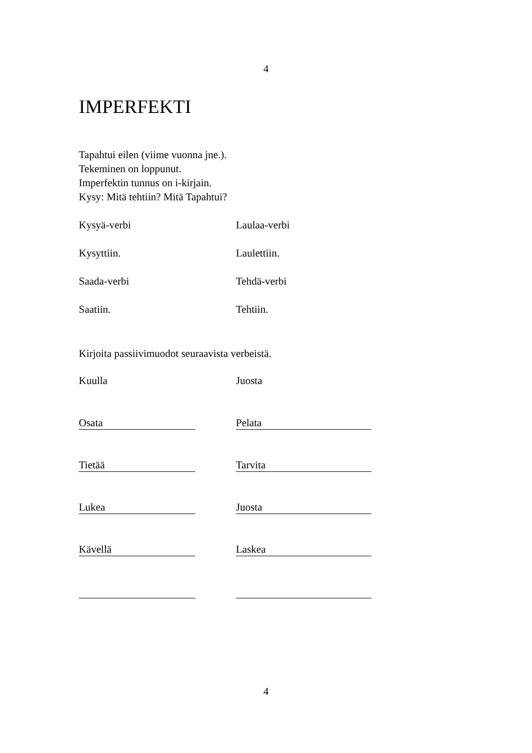4
IMPERFEKTI
Tapahtui eilen (viime vuonna jne.).
Tekeminen on loppunut.
Imperfektin tunnus on i-kirjain.
Kysy: Mitä tehtiin? Mitä Tapahtui?
Kysyä-verbi Laulaa-verbi
Kysyttiin. Laulettiin.
Saada-verbi Tehdä-verbi
Saatiin. Tehtiin.
Kirjoita passiivimuodot seuraavista verbeistä.
Kuulla Juosta
Osata Pelata
Tietää Tarvita
Lukea Juosta
Kävellä Laskea
4